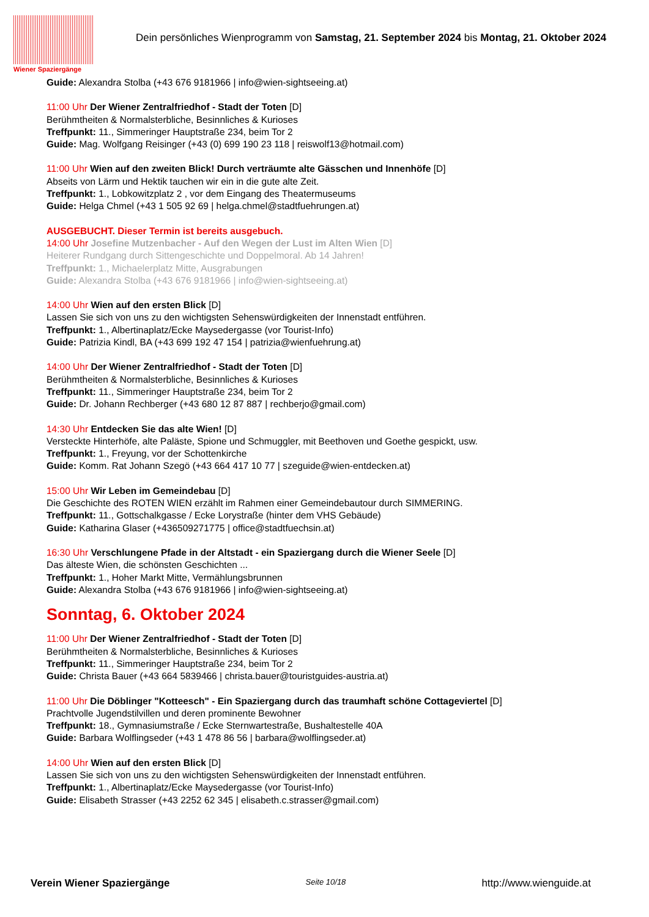Wiener Spaziergänge
Dein persönliches Wienprogramm von Samstag, 21. September 2024 bis Montag, 21. Oktober 2024
Guide: Alexandra Stolba (+43 676 9181966 | info@wien-sightseeing.at)
11:00 Uhr Der Wiener Zentralfriedhof - Stadt der Toten [D]
Berühmtheiten & Normalsterbliche, Besinnliches & Kurioses
Treffpunkt: 11., Simmeringer Hauptstraße 234, beim Tor 2
Guide: Mag. Wolfgang Reisinger (+43 (0) 699 190 23 118 | reiswolf13@hotmail.com)
11:00 Uhr Wien auf den zweiten Blick! Durch verträumte alte Gässchen und Innenhöfe [D]
Abseits von Lärm und Hektik tauchen wir ein in die gute alte Zeit.
Treffpunkt: 1., Lobkowitzplatz 2 , vor dem Eingang des Theatermuseums
Guide: Helga Chmel (+43 1 505 92 69 | helga.chmel@stadtfuehrungen.at)
AUSGEBUCHT. Dieser Termin ist bereits ausgebuch.
14:00 Uhr Josefine Mutzenbacher - Auf den Wegen der Lust im Alten Wien [D]
Heiterer Rundgang durch Sittengeschichte und Doppelmoral. Ab 14 Jahren!
Treffpunkt: 1., Michaelerplatz Mitte, Ausgrabungen
Guide: Alexandra Stolba (+43 676 9181966 | info@wien-sightseeing.at)
14:00 Uhr Wien auf den ersten Blick [D]
Lassen Sie sich von uns zu den wichtigsten Sehenswürdigkeiten der Innenstadt entführen.
Treffpunkt: 1., Albertinaplatz/Ecke Maysedergasse (vor Tourist-Info)
Guide: Patrizia Kindl, BA (+43 699 192 47 154 | patrizia@wienfuehrung.at)
14:00 Uhr Der Wiener Zentralfriedhof - Stadt der Toten [D]
Berühmtheiten & Normalsterbliche, Besinnliches & Kurioses
Treffpunkt: 11., Simmeringer Hauptstraße 234, beim Tor 2
Guide: Dr. Johann Rechberger (+43 680 12 87 887 | rechberjo@gmail.com)
14:30 Uhr Entdecken Sie das alte Wien! [D]
Versteckte Hinterhöfe, alte Paläste, Spione und Schmuggler, mit Beethoven und Goethe gespickt, usw.
Treffpunkt: 1., Freyung, vor der Schottenkirche
Guide: Komm. Rat Johann Szegö (+43 664 417 10 77 | szeguide@wien-entdecken.at)
15:00 Uhr Wir Leben im Gemeindebau [D]
Die Geschichte des ROTEN WIEN erzählt im Rahmen einer Gemeindebautour durch SIMMERING.
Treffpunkt: 11., Gottschalkgasse / Ecke Lorystraße (hinter dem VHS Gebäude)
Guide: Katharina Glaser (+436509271775 | office@stadtfuechsin.at)
16:30 Uhr Verschlungene Pfade in der Altstadt - ein Spaziergang durch die Wiener Seele [D]
Das älteste Wien, die schönsten Geschichten ...
Treffpunkt: 1., Hoher Markt Mitte, Vermählungsbrunnen
Guide: Alexandra Stolba (+43 676 9181966 | info@wien-sightseeing.at)
Sonntag, 6. Oktober 2024
11:00 Uhr Der Wiener Zentralfriedhof - Stadt der Toten [D]
Berühmtheiten & Normalsterbliche, Besinnliches & Kurioses
Treffpunkt: 11., Simmeringer Hauptstraße 234, beim Tor 2
Guide: Christa Bauer (+43 664 5839466 | christa.bauer@touristguides-austria.at)
11:00 Uhr Die Döblinger "Kotteesch" - Ein Spaziergang durch das traumhaft schöne Cottageviertel [D]
Prachtvolle Jugendstilvillen und deren prominente Bewohner
Treffpunkt: 18., Gymnasiumstraße / Ecke Sternwartestraße, Bushaltestelle 40A
Guide: Barbara Wolflingseder (+43 1 478 86 56 | barbara@wolflingseder.at)
14:00 Uhr Wien auf den ersten Blick [D]
Lassen Sie sich von uns zu den wichtigsten Sehenswürdigkeiten der Innenstadt entführen.
Treffpunkt: 1., Albertinaplatz/Ecke Maysedergasse (vor Tourist-Info)
Guide: Elisabeth Strasser (+43 2252 62 345 | elisabeth.c.strasser@gmail.com)
Verein Wiener Spaziergänge Seite 10/18 http://www.wienguide.at